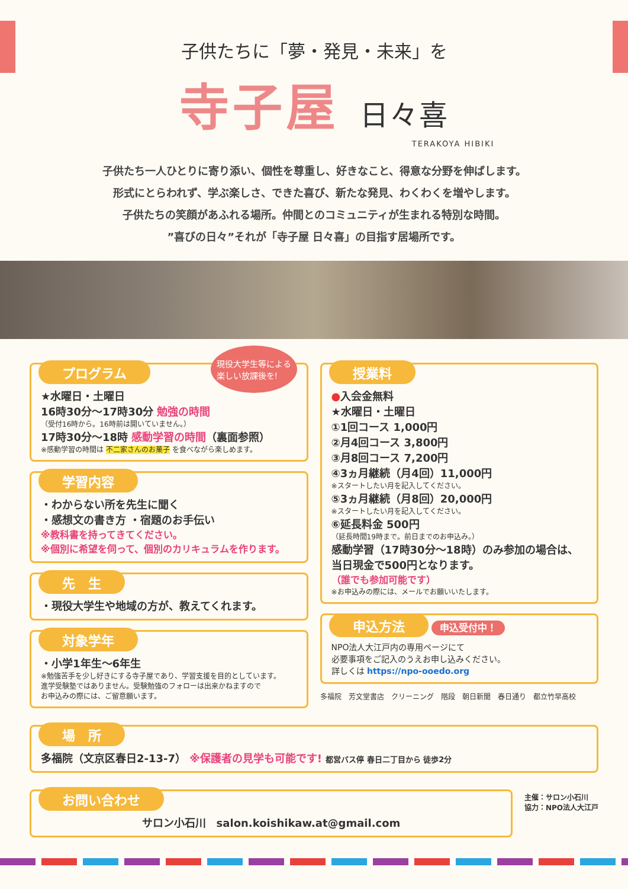子供たちに「夢・発見・未来」を
寺子屋 日々喜
TERAKOYA HIBIKI
子供たち一人ひとりに寄り添い、個性を尊重し、好きなこと、得意な分野を伸ばします。
形式にとらわれず、学ぶ楽しさ、できた喜び、新たな発見、わくわくを増やします。
子供たちの笑顔があふれる場所。仲間とのコミュニティが生まれる特別な時間。
”喜びの日々”それが「寺子屋 日々喜」の目指す居場所です。
プログラム
現役大学生等による
楽しい放課後を!
★水曜日・土曜日
16時30分～17時30分 勉強の時間
（受付16時から。16時前は開いていません。）
17時30分～18時 感動学習の時間（裏面参照）
※感動学習の時間は 不二家さんのお菓子 を食べながら楽しめます。
学習内容
・わからない所を先生に聞く
・感想文の書き方 ・宿題のお手伝い
※教科書を持ってきてください。
※個別に希望を伺って、個別のカリキュラムを作ります。
先　生
・現役大学生や地域の方が、教えてくれます。
対象学年
・小学1年生～6年生
※勉強苦手を少し好きにする寺子屋であり、学習支援を目的としています。
進学受験塾ではありません。受験勉強のフォローは出来かねますので
お申込みの際には、ご留意願います。
授業料
●入会金無料
★水曜日・土曜日
①1回コース 1,000円
②月4回コース 3,800円
③月8回コース 7,200円
④3ヵ月継続（月4回）11,000円
※スタートしたい月を記入してください。
⑤3ヵ月継続（月8回）20,000円
※スタートしたい月を記入してください。
⑥延長料金 500円
（延長時間19時まで。前日までのお申込み。）
感動学習（17時30分～18時）のみ参加の場合は、当日現金で500円となります。
（誰でも参加可能です）
※お申込みの際には、メールでお願いいたします。
申込方法
申込受付中！
NPO法人大江戸内の専用ページにて
必要事項をご記入のうえお申し込みください。
詳しくは https://npo-ooedo.org
多福院　芳文堂書店　クリーニング　階段　朝日新聞　春日通り　都立竹早高校
場　所
多福院（文京区春日2-13-7） ※保護者の見学も可能です! 都営バス停 春日二丁目から 徒歩2分
お問い合わせ
サロン小石川　salon.koishikaw.at@gmail.com
主催：サロン小石川
協力：NPO法人大江戸